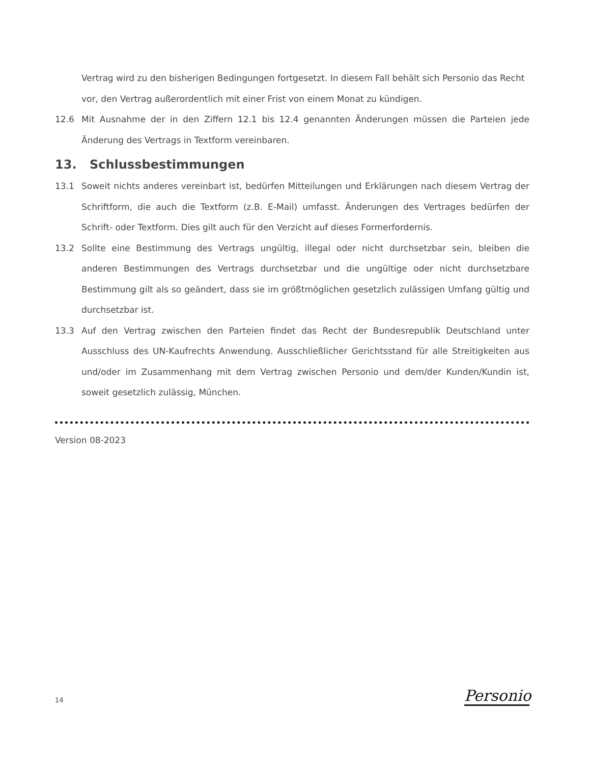Vertrag wird zu den bisherigen Bedingungen fortgesetzt. In diesem Fall behält sich Personio das Recht vor, den Vertrag außerordentlich mit einer Frist von einem Monat zu kündigen.
12.6 Mit Ausnahme der in den Ziffern 12.1 bis 12.4 genannten Änderungen müssen die Parteien jede Änderung des Vertrags in Textform vereinbaren.
13. Schlussbestimmungen
13.1 Soweit nichts anderes vereinbart ist, bedürfen Mitteilungen und Erklärungen nach diesem Vertrag der Schriftform, die auch die Textform (z.B. E-Mail) umfasst. Änderungen des Vertrages bedürfen der Schrift- oder Textform. Dies gilt auch für den Verzicht auf dieses Formerfordernis.
13.2 Sollte eine Bestimmung des Vertrags ungültig, illegal oder nicht durchsetzbar sein, bleiben die anderen Bestimmungen des Vertrags durchsetzbar und die ungültige oder nicht durchsetzbare Bestimmung gilt als so geändert, dass sie im größtmöglichen gesetzlich zulässigen Umfang gültig und durchsetzbar ist.
13.3 Auf den Vertrag zwischen den Parteien findet das Recht der Bundesrepublik Deutschland unter Ausschluss des UN-Kaufrechts Anwendung. Ausschließlicher Gerichtsstand für alle Streitigkeiten aus und/oder im Zusammenhang mit dem Vertrag zwischen Personio und dem/der Kunden/Kundin ist, soweit gesetzlich zulässig, München.
Version 08-2023
14
Personio